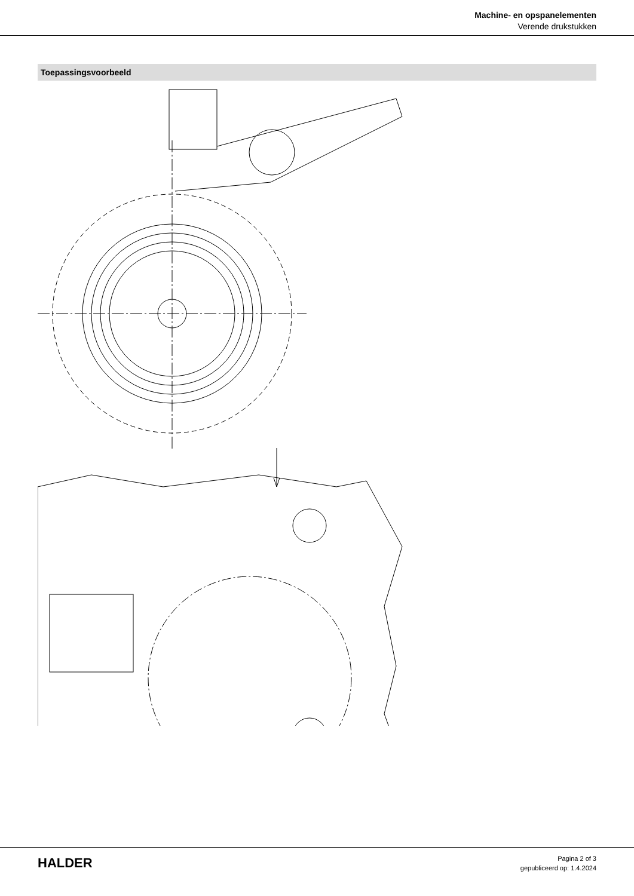Machine- en opspanelementen
Verende drukstukken
Toepassingsvoorbeeld
HALDER
Pagina 2 of 3
gepubliceerd op: 1.4.2024